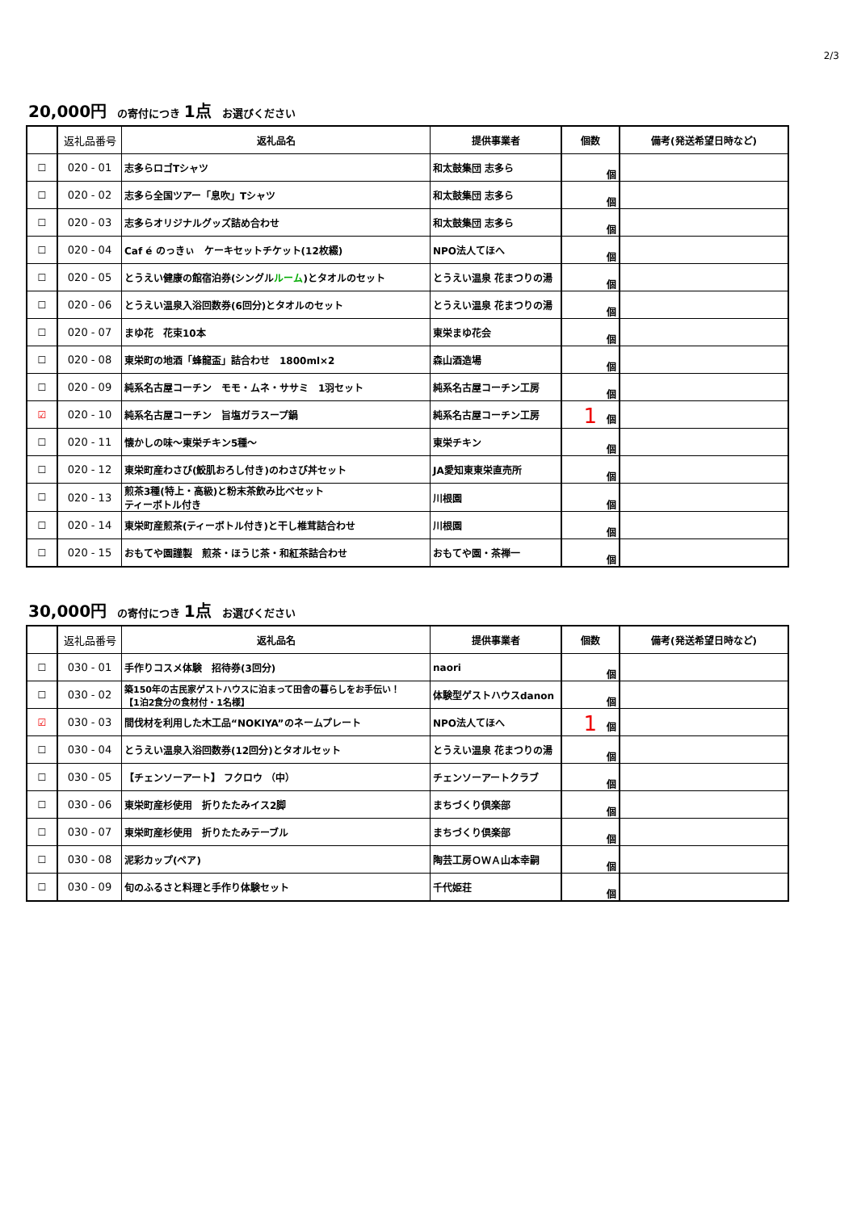2/3
20,000円　の寄付につき 1点　お選びください
| | 返礼品番号 | 返礼品名 | 提供事業者 | 個数 | 備考(発送希望日時など) |
| --- | --- | --- | --- | --- | --- |
| ☐ | 020 - 01 | 志多らロゴTシャツ | 和太鼓集団 志多ら | 個 | |
| ☐ | 020 - 02 | 志多ら全国ツアー「息吹」Tシャツ | 和太鼓集団 志多ら | 個 | |
| ☐ | 020 - 03 | 志多らオリジナルグッズ詰め合わせ | 和太鼓集団 志多ら | 個 | |
| ☐ | 020 - 04 | Caf é のっきぃ ケーキセットチケット(12枚綴) | NPO法人てほへ | 個 | |
| ☐ | 020 - 05 | とうえい健康の館宿泊券(シングル ルーム )とタオルのセット | とうえい温泉 花まつりの湯 | 個 | |
| ☐ | 020 - 06 | とうえい温泉入浴回数券(6回分)とタオルのセット | とうえい温泉 花まつりの湯 | 個 | |
| ☐ | 020 - 07 | まゆ花 花束10本 | 東栄まゆ花会 | 個 | |
| ☐ | 020 - 08 | 東栄町の地酒「蜂龍盃」詰合わせ 1800ml×2 | 森山酒造場 | 個 | |
| ☐ | 020 - 09 | 純系名古屋コーチン モモ・ムネ・ササミ 1羽セット | 純系名古屋コーチン工房 | 個 | |
| ☑ | 020 - 10 | 純系名古屋コーチン 旨塩ガラスープ鍋 | 純系名古屋コーチン工房 | 1 個 | |
| ☐ | 020 - 11 | 懐かしの味～東栄チキン5種～ | 東栄チキン | 個 | |
| ☐ | 020 - 12 | 東栄町産わさび(鮫肌おろし付き)のわさび丼セット | JA愛知東東栄直売所 | 個 | |
| ☐ | 020 - 13 | 煎茶3種(特上・高級)と粉末茶飲み比べセット ティーボトル付き | 川根園 | 個 | |
| ☐ | 020 - 14 | 東栄町産煎茶(ティーボトル付き)と干し椎茸詰合わせ | 川根園 | 個 | |
| ☐ | 020 - 15 | おもてや園謹製 煎茶・ほうじ茶・和紅茶詰合わせ | おもてや園・茶禅一 | 個 | |
30,000円　の寄付につき 1点　お選びください
| | 返礼品番号 | 返礼品名 | 提供事業者 | 個数 | 備考(発送希望日時など) |
| --- | --- | --- | --- | --- | --- |
| ☐ | 030 - 01 | 手作りコスメ体験 招待券(3回分) | naori | 個 | |
| ☐ | 030 - 02 | 築150年の古民家ゲストハウスに泊まって田舎の暮らしをお手伝い！ 【1泊2食分の食材付・1名様】 | 体験型ゲストハウスdanon | 個 | |
| ☑ | 030 - 03 | 間伐材を利用した木工品“NOKIYA”のネームプレート | NPO法人てほへ | 1 個 | |
| ☐ | 030 - 04 | とうえい温泉入浴回数券(12回分)とタオルセット | とうえい温泉 花まつりの湯 | 個 | |
| ☐ | 030 - 05 | 【チェンソーアート】 フクロウ （中） | チェンソーアートクラブ | 個 | |
| ☐ | 030 - 06 | 東栄町産杉使用 折りたたみイス2脚 | まちづくり倶楽部 | 個 | |
| ☐ | 030 - 07 | 東栄町産杉使用 折りたたみテーブル | まちづくり倶楽部 | 個 | |
| ☐ | 030 - 08 | 泥彩カップ(ペア) | 陶芸工房ＯＷＡ山本幸嗣 | 個 | |
| ☐ | 030 - 09 | 旬のふるさと料理と手作り体験セット | 千代姫荘 | 個 | |